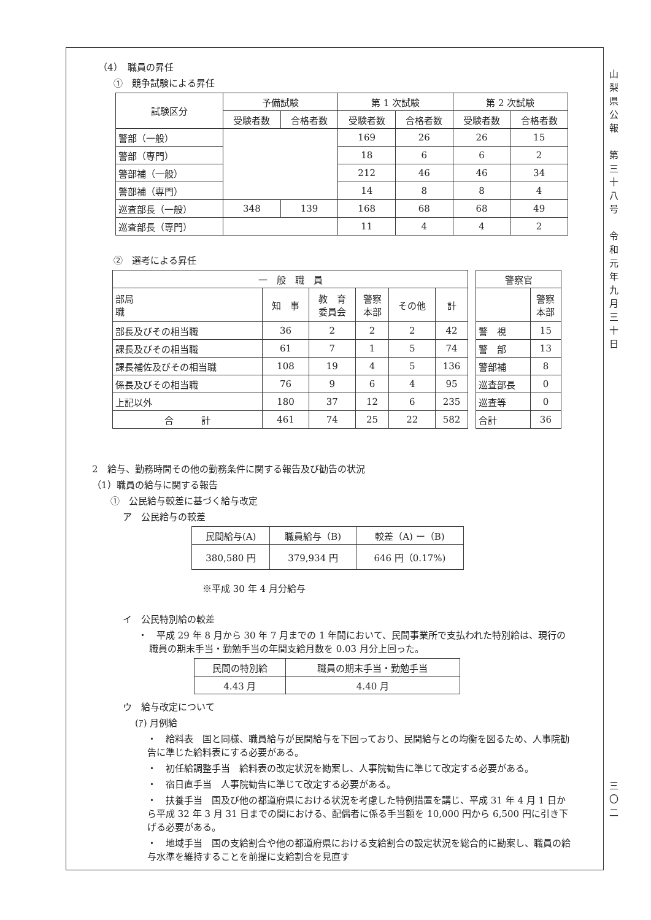（4）　職員の昇任
①　競争試験による昇任
| 試験区分 | 予備試験 | | 第 1 次試験 | | 第 2 次試験 | |
| --- | --- | --- | --- | --- | --- | --- |
| | 受験者数 | 合格者数 | 受験者数 | 合格者数 | 受験者数 | 合格者数 |
| 警部（一般） | | | 169 | 26 | 26 | 15 |
| 警部（専門） | | | 18 | 6 | 6 | 2 |
| 警部補（一般） | | | 212 | 46 | 46 | 34 |
| 警部補（専門） | | | 14 | 8 | 8 | 4 |
| 巡査部長（一般） | 348 | 139 | 168 | 68 | 68 | 49 |
| 巡査部長（専門） | | | 11 | 4 | 4 | 2 |
②　選考による昇任
| 一 般 職 員 | | | | | |
| --- | --- | --- | --- | --- | --- |
| 部局 職 | 知 事 | 教 育 委員会 | 警察 本部 | その他 | 計 |
| 部長及びその相当職 | 36 | 2 | 2 | 2 | 42 |
| 課長及びその相当職 | 61 | 7 | 1 | 5 | 74 |
| 課長補佐及びその相当職 | 108 | 19 | 4 | 5 | 136 |
| 係長及びその相当職 | 76 | 9 | 6 | 4 | 95 |
| 上記以外 | 180 | 37 | 12 | 6 | 235 |
| 合 計 | 461 | 74 | 25 | 22 | 582 |
| 警察官 | |
| --- | --- |
| | 警察 本部 |
| 警 視 | 15 |
| 警 部 | 13 |
| 警部補 | 8 |
| 巡査部長 | 0 |
| 巡査等 | 0 |
| 合計 | 36 |
2　給与、勤務時間その他の勤務条件に関する報告及び勧告の状況
（1）職員の給与に関する報告
①　公民給与較差に基づく給与改定
ア　公民給与の較差
| 民間給与(A) | 職員給与（B) | 較差（A) ー（B) |
| 380,580 円 | 379,934 円 | 646 円（0.17%) |
※平成 30 年 4 月分給与
イ　公民特別給の較差
・　平成 29 年 8 月から 30 年 7 月までの 1 年間において、民間事業所で支払われた特別給は、現行の職員の期末手当・勤勉手当の年間支給月数を 0.03 月分上回った。
| 民間の特別給 | 職員の期末手当・勤勉手当 |
| 4.43 月 | 4.40 月 |
ウ　給与改定について
(ｱ) 月例給
・　給料表　国と同様、職員給与が民間給与を下回っており、民間給与との均衡を図るため、人事院勧告に準じた給料表にする必要がある。
・　初任給調整手当　給料表の改定状況を勘案し、人事院勧告に準じて改定する必要がある。
・　宿日直手当　人事院勧告に準じて改定する必要がある。
・　扶養手当　国及び他の都道府県における状況を考慮した特例措置を講じ、平成 31 年 4 月 1 日から平成 32 年 3 月 31 日までの間における、配偶者に係る手当額を 10,000 円から 6,500 円に引き下げる必要がある。
・　地域手当　国の支給割合や他の都道府県における支給割合の設定状況を総合的に勘案し、職員の給与水準を維持することを前提に支給割合を見直す
山
梨
県
公
報
第
三
十
八
号
令
和
元
年
九
月
三
十
日
三
〇
二